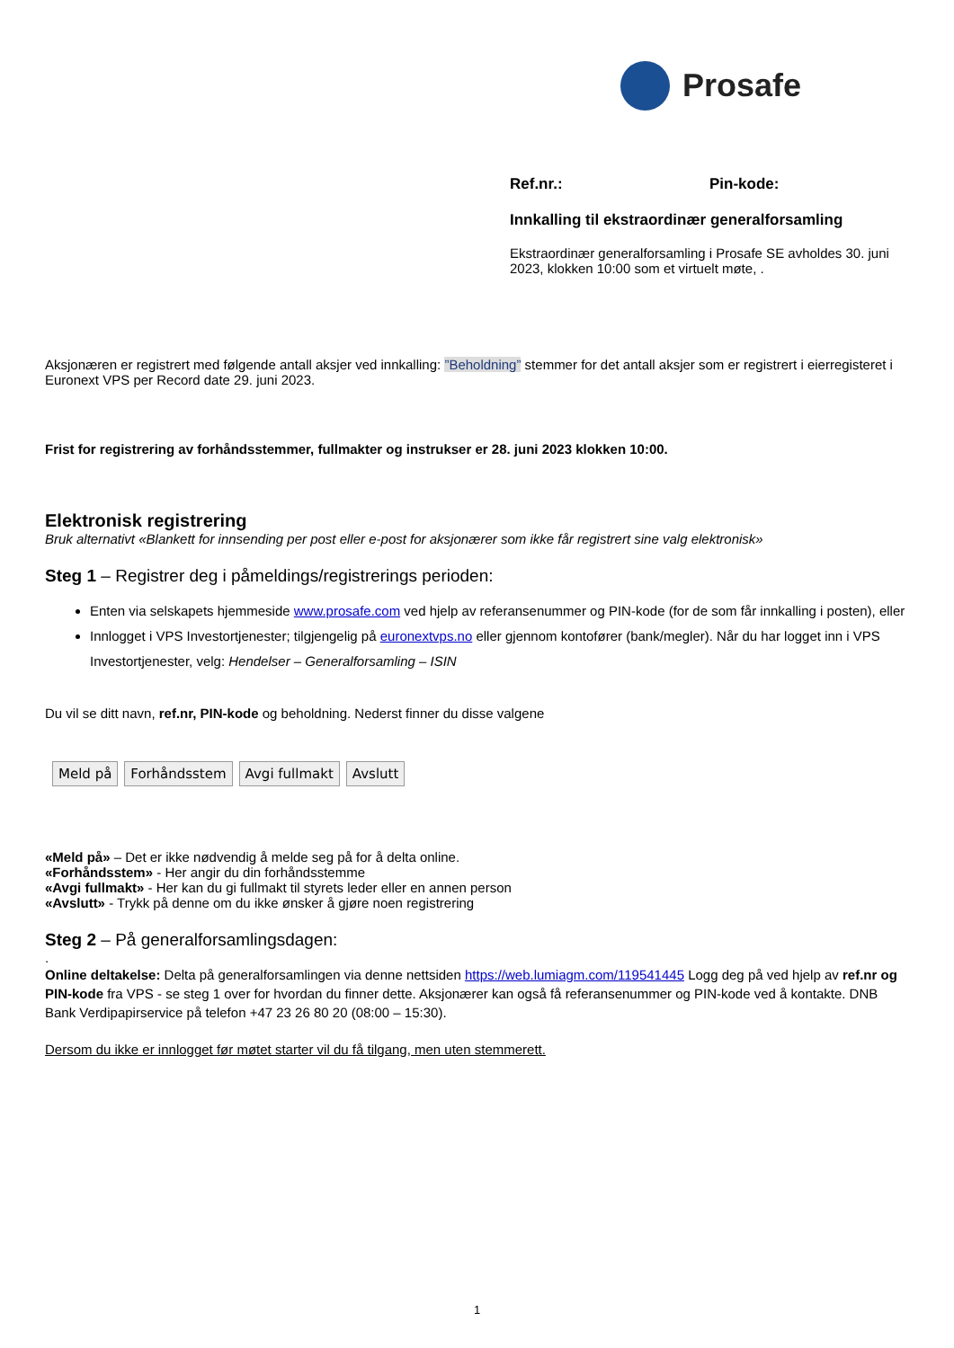Prosafe
Ref.nr.: Pin-kode:
Innkalling til ekstraordinær generalforsamling
Ekstraordinær generalforsamling i Prosafe SE avholdes 30. juni 2023, klokken 10:00 som et virtuelt møte, .
Aksjonæren er registrert med følgende antall aksjer ved innkalling: ”Beholdning” stemmer for det antall aksjer som er registrert i eierregisteret i Euronext VPS per Record date 29. juni 2023.
Frist for registrering av forhåndsstemmer, fullmakter og instrukser er 28. juni 2023 klokken 10:00.
Elektronisk registrering
Bruk alternativt «Blankett for innsending per post eller e-post for aksjonærer som ikke får registrert sine valg elektronisk»
Steg 1 – Registrer deg i påmeldings/registrerings perioden:
Enten via selskapets hjemmeside www.prosafe.com ved hjelp av referansenummer og PIN-kode (for de som får innkalling i posten), eller
Innlogget i VPS Investortjenester; tilgjengelig på euronextvps.no eller gjennom kontofører (bank/megler). Når du har logget inn i VPS Investortjenester, velg: Hendelser – Generalforsamling – ISIN
Du vil se ditt navn, ref.nr, PIN-kode og beholdning. Nederst finner du disse valgene
Meld på Forhåndsstem Avgi fullmakt Avslutt
«Meld på» – Det er ikke nødvendig å melde seg på for å delta online.
«Forhåndsstem» - Her angir du din forhåndsstemme
«Avgi fullmakt» - Her kan du gi fullmakt til styrets leder eller en annen person
«Avslutt» - Trykk på denne om du ikke ønsker å gjøre noen registrering
Steg 2 – På generalforsamlingsdagen:
.
Online deltakelse: Delta på generalforsamlingen via denne nettsiden https://web.lumiagm.com/119541445 Logg deg på ved hjelp av ref.nr og PIN-kode fra VPS - se steg 1 over for hvordan du finner dette. Aksjonærer kan også få referansenummer og PIN-kode ved å kontakte. DNB Bank Verdipapirservice på telefon +47 23 26 80 20 (08:00 – 15:30).
Dersom du ikke er innlogget før møtet starter vil du få tilgang, men uten stemmerett.
1